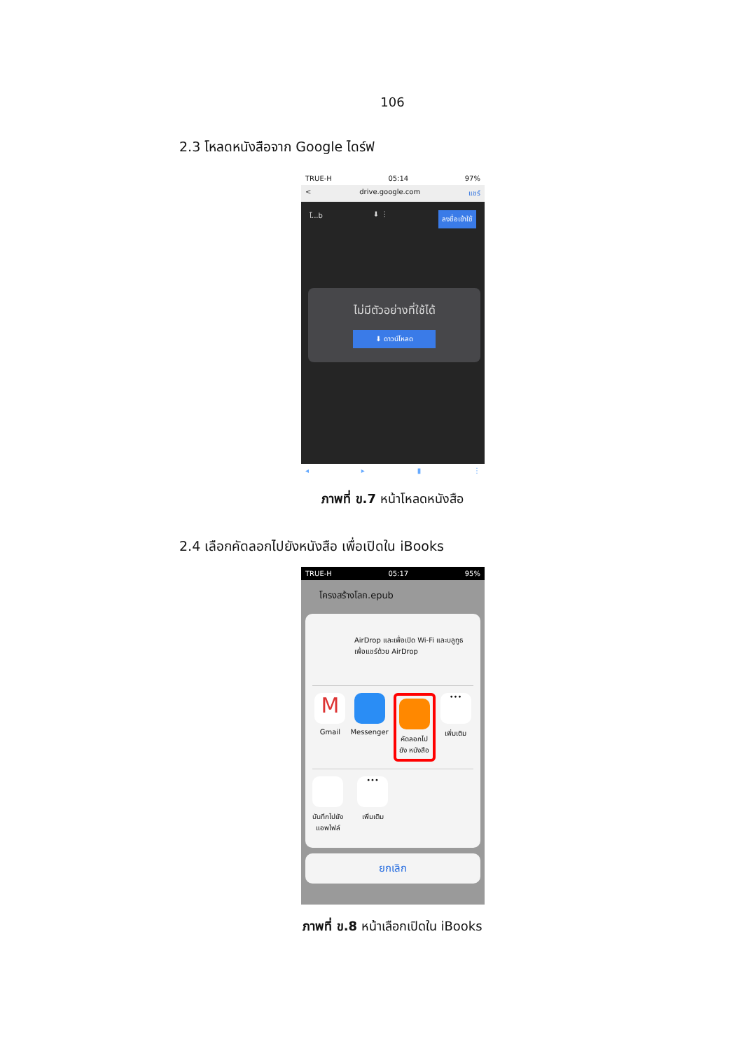106
2.3 โหลดหนังสือจาก Google ไดร์ฟ
TRUE-H 05:14 97%
< drive.google.com แชร์
โ...b ⬇ ⋮ ลงชื่อเข้าใช้
ไม่มีตัวอย่างที่ใช้ได้
⬇ ดาวน์โหลด
◂ ▸ ▮ ⋮
ภาพที่ ข.7 หน้าโหลดหนังสือ
2.4 เลือกคัดลอกไปยังหนังสือ เพื่อเปิดใน iBooks
TRUE-H 05:17 95%
โครงสร้างโลก.epub
AirDrop และเพื่อเปิด Wi-Fi และบลูทูธเพื่อแชร์ด้วย AirDrop
M
Gmail
Messenger
คัดลอกไป
ยัง หนังสือ
•••
เพิ่มเติม
บันทึกไปยัง
แอพไฟล์
•••
เพิ่มเติม
ยกเลิก
ภาพที่ ข.8 หน้าเลือกเปิดใน iBooks